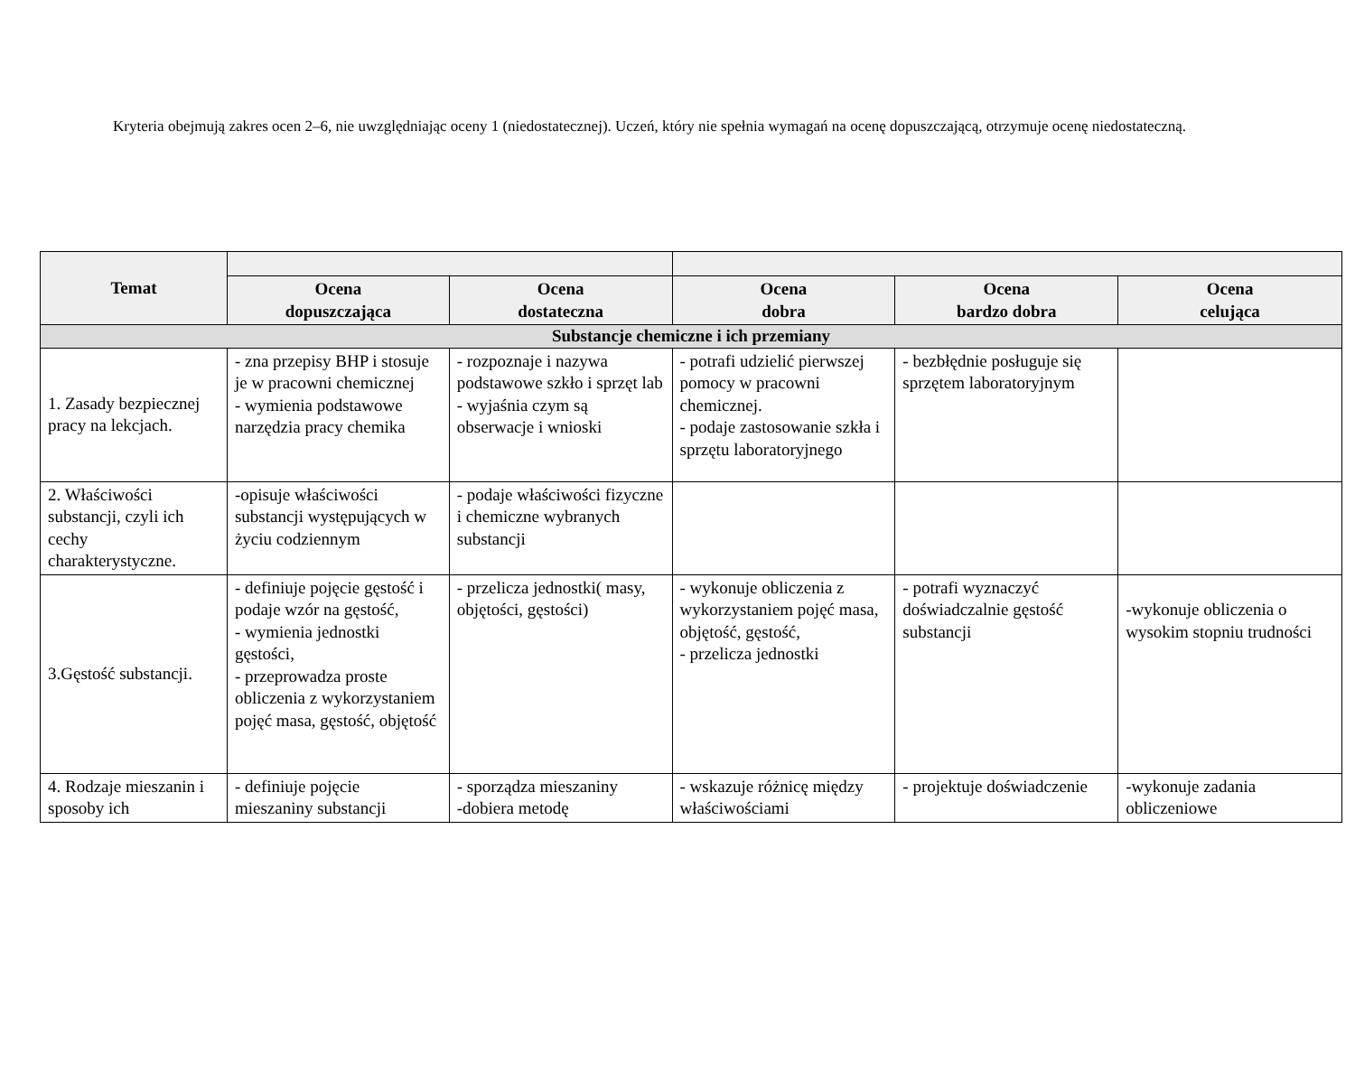Kryteria obejmują zakres ocen 2–6, nie uwzględniając oceny 1 (niedostatecznej). Uczeń, który nie spełnia wymagań na ocenę dopuszczającą, otrzymuje ocenę niedostateczną.
| Temat | | | | | |
| --- | --- | --- | --- | --- | --- |
| | Ocena dopuszczająca | Ocena dostateczna | Ocena dobra | Ocena bardzo dobra | Ocena celująca |
| Substancje chemiczne i ich przemiany | | | | | |
| 1. Zasady bezpiecznej pracy na lekcjach. | - zna przepisy BHP i stosuje je w pracowni chemicznej - wymienia podstawowe narzędzia pracy chemika | - rozpoznaje i nazywa podstawowe szkło i sprzęt lab - wyjaśnia czym są obserwacje i wnioski | - potrafi udzielić pierwszej pomocy w pracowni chemicznej. - podaje zastosowanie szkła i sprzętu laboratoryjnego | - bezbłędnie posługuje się sprzętem laboratoryjnym | |
| 2. Właściwości substancji, czyli ich cechy charakterystyczne. | -opisuje właściwości substancji występujących w życiu codziennym | - podaje właściwości fizyczne i chemiczne wybranych substancji | | | |
| 3.Gęstość substancji. | - definiuje pojęcie gęstość i podaje wzór na gęstość, - wymienia jednostki gęstości, - przeprowadza proste obliczenia z wykorzystaniem pojęć masa, gęstość, objętość | - przelicza jednostki( masy, objętości, gęstości) | - wykonuje obliczenia z wykorzystaniem pojęć masa, objętość, gęstość, - przelicza jednostki | - potrafi wyznaczyć doświadczalnie gęstość substancji | -wykonuje obliczenia o wysokim stopniu trudności |
| 4. Rodzaje mieszanin i sposoby ich | - definiuje pojęcie mieszaniny substancji | - sporządza mieszaniny -dobiera metodę | - wskazuje różnicę między właściwościami | - projektuje doświadczenie | -wykonuje zadania obliczeniowe |